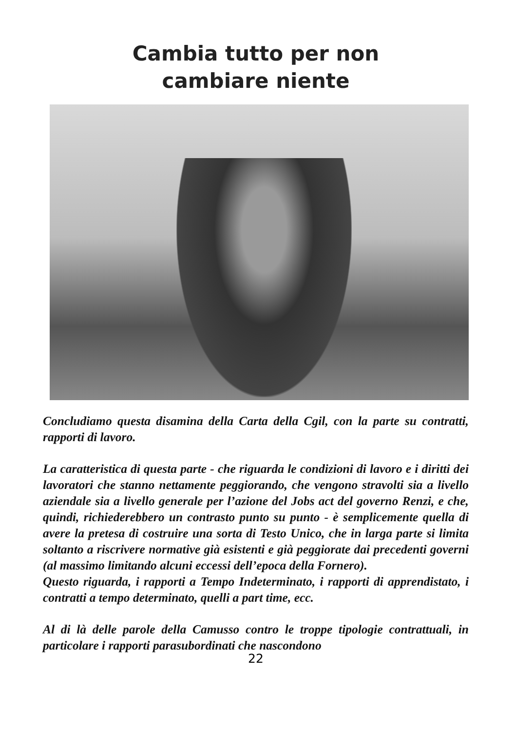Cambia tutto per non
cambiare niente
Concludiamo questa disamina della Carta della Cgil, con la parte su contratti, rapporti di lavoro.
La caratteristica di questa parte - che riguarda le condizioni di lavoro e i diritti dei lavoratori che stanno nettamente peggiorando, che vengono stravolti sia a livello aziendale sia a livello generale per l’azione del Jobs act del governo Renzi, e che, quindi, richiederebbero un contrasto punto su punto - è semplicemente quella di avere la pretesa di costruire una sorta di Testo Unico, che in larga parte si limita soltanto a riscrivere normative già esistenti e già peggiorate dai precedenti governi (al massimo limitando alcuni eccessi dell’epoca della Fornero).
Questo riguarda, i rapporti a Tempo Indeterminato, i rapporti di apprendistato, i contratti a tempo determinato, quelli a part time, ecc.
Al di là delle parole della Camusso contro le troppe tipologie contrattuali, in particolare i rapporti parasubordinati che nascondono
22